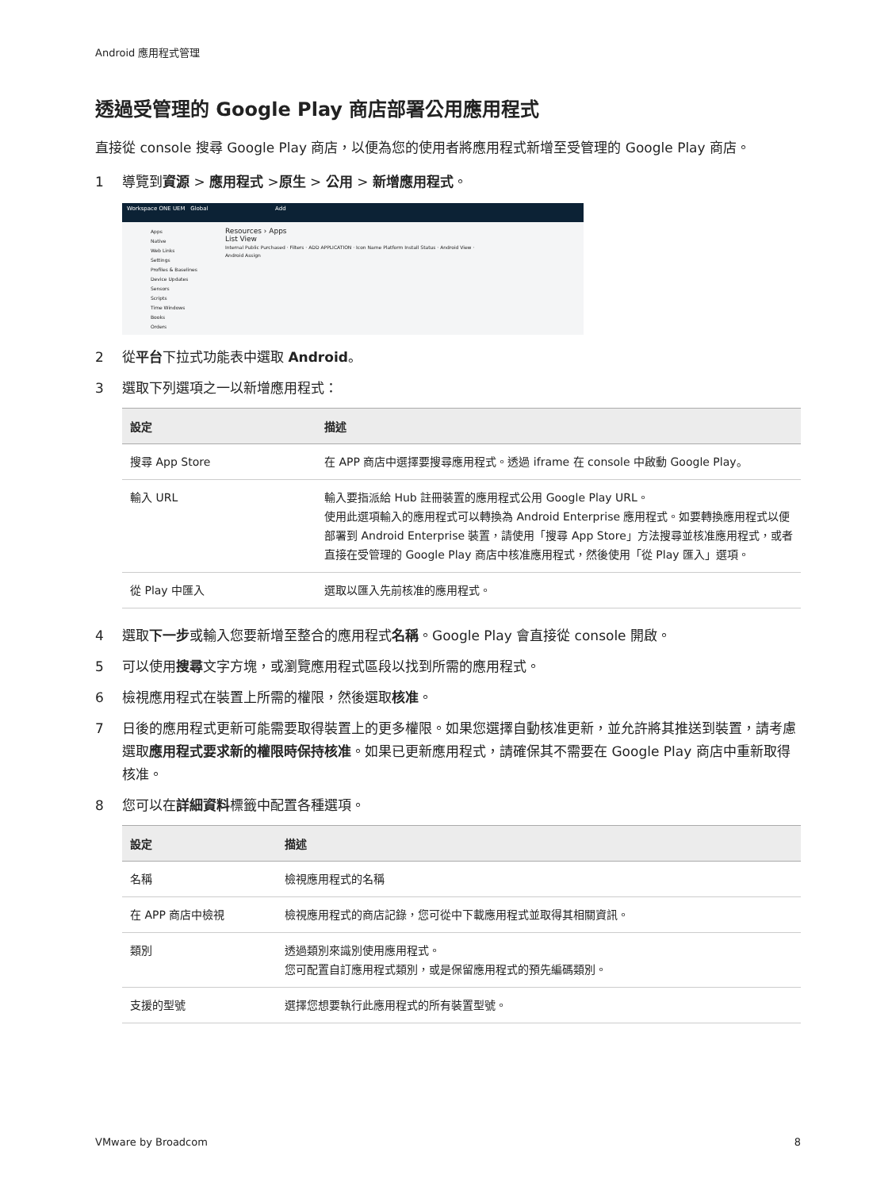Android 應用程式管理
透過受管理的 Google Play 商店部署公用應用程式
直接從 console 搜尋 Google Play 商店，以便為您的使用者將應用程式新增至受管理的 Google Play 商店。
1 導覽到資源 > 應用程式 >原生 > 公用 > 新增應用程式。
Workspace ONE UEM Global Add
Resources › Apps
List View
Internal Public Purchased · Filters · ADD APPLICATION · Icon Name Platform Install Status · Android View · Android Assign
Apps
Native
Web Links
Settings
Profiles & Baselines
Device Updates
Sensors
Scripts
Time Windows
Books
Orders
2 從平台下拉式功能表中選取 Android。
3 選取下列選項之一以新增應用程式：
| 設定 | 描述 |
| --- | --- |
| 搜尋 App Store | 在 APP 商店中選擇要搜尋應用程式。透過 iframe 在 console 中啟動 Google Play。 |
| 輸入 URL | 輸入要指派給 Hub 註冊裝置的應用程式公用 Google Play URL。 使用此選項輸入的應用程式可以轉換為 Android Enterprise 應用程式。如要轉換應用程式以便部署到 Android Enterprise 裝置，請使用「搜尋 App Store」方法搜尋並核准應用程式，或者直接在受管理的 Google Play 商店中核准應用程式，然後使用「從 Play 匯入」選項。 |
| 從 Play 中匯入 | 選取以匯入先前核准的應用程式。 |
4 選取下一步或輸入您要新增至整合的應用程式名稱。Google Play 會直接從 console 開啟。
5 可以使用搜尋文字方塊，或瀏覽應用程式區段以找到所需的應用程式。
6 檢視應用程式在裝置上所需的權限，然後選取核准。
7 日後的應用程式更新可能需要取得裝置上的更多權限。如果您選擇自動核准更新，並允許將其推送到裝置，請考慮選取應用程式要求新的權限時保持核准。如果已更新應用程式，請確保其不需要在 Google Play 商店中重新取得核准。
8 您可以在詳細資料標籤中配置各種選項。
| 設定 | 描述 |
| --- | --- |
| 名稱 | 檢視應用程式的名稱 |
| 在 APP 商店中檢視 | 檢視應用程式的商店記錄，您可從中下載應用程式並取得其相關資訊。 |
| 類別 | 透過類別來識別使用應用程式。 您可配置自訂應用程式類別，或是保留應用程式的預先編碼類別。 |
| 支援的型號 | 選擇您想要執行此應用程式的所有裝置型號。 |
VMware by Broadcom 8